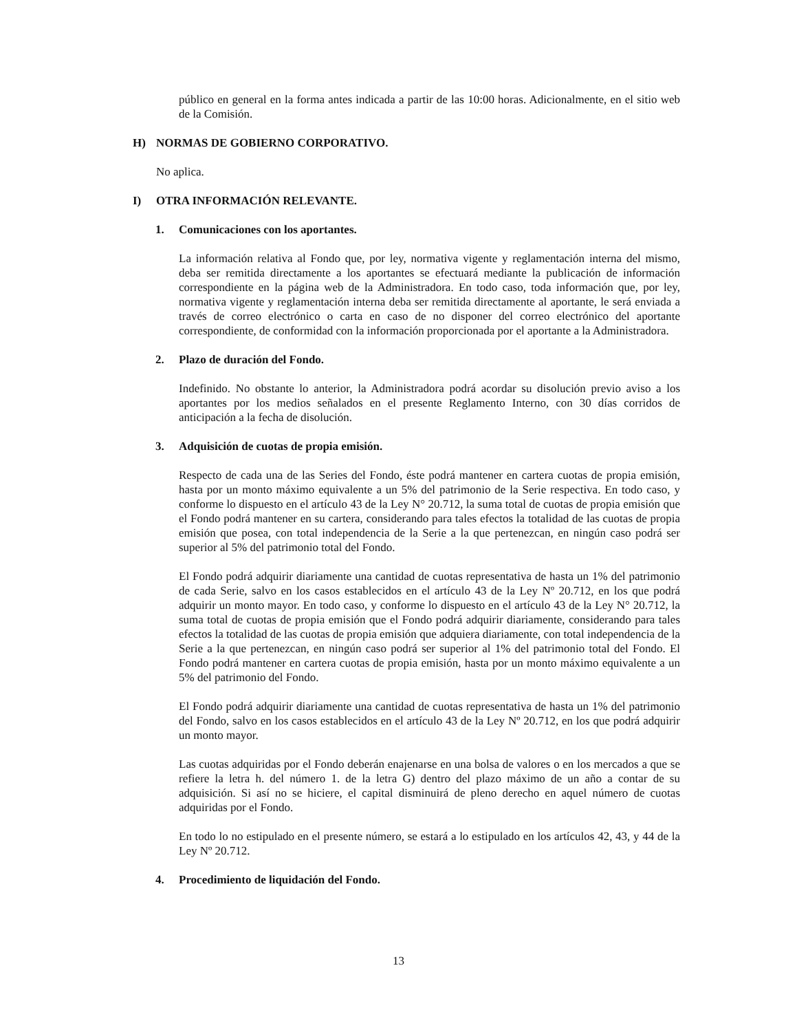público en general en la forma antes indicada a partir de las 10:00 horas. Adicionalmente, en el sitio web de la Comisión.
H) NORMAS DE GOBIERNO CORPORATIVO.
No aplica.
I) OTRA INFORMACIÓN RELEVANTE.
1. Comunicaciones con los aportantes.
La información relativa al Fondo que, por ley, normativa vigente y reglamentación interna del mismo, deba ser remitida directamente a los aportantes se efectuará mediante la publicación de información correspondiente en la página web de la Administradora. En todo caso, toda información que, por ley, normativa vigente y reglamentación interna deba ser remitida directamente al aportante, le será enviada a través de correo electrónico o carta en caso de no disponer del correo electrónico del aportante correspondiente, de conformidad con la información proporcionada por el aportante a la Administradora.
2. Plazo de duración del Fondo.
Indefinido. No obstante lo anterior, la Administradora podrá acordar su disolución previo aviso a los aportantes por los medios señalados en el presente Reglamento Interno, con 30 días corridos de anticipación a la fecha de disolución.
3. Adquisición de cuotas de propia emisión.
Respecto de cada una de las Series del Fondo, éste podrá mantener en cartera cuotas de propia emisión, hasta por un monto máximo equivalente a un 5% del patrimonio de la Serie respectiva. En todo caso, y conforme lo dispuesto en el artículo 43 de la Ley N° 20.712, la suma total de cuotas de propia emisión que el Fondo podrá mantener en su cartera, considerando para tales efectos la totalidad de las cuotas de propia emisión que posea, con total independencia de la Serie a la que pertenezcan, en ningún caso podrá ser superior al 5% del patrimonio total del Fondo.
El Fondo podrá adquirir diariamente una cantidad de cuotas representativa de hasta un 1% del patrimonio de cada Serie, salvo en los casos establecidos en el artículo 43 de la Ley Nº 20.712, en los que podrá adquirir un monto mayor. En todo caso, y conforme lo dispuesto en el artículo 43 de la Ley N° 20.712, la suma total de cuotas de propia emisión que el Fondo podrá adquirir diariamente, considerando para tales efectos la totalidad de las cuotas de propia emisión que adquiera diariamente, con total independencia de la Serie a la que pertenezcan, en ningún caso podrá ser superior al 1% del patrimonio total del Fondo. El Fondo podrá mantener en cartera cuotas de propia emisión, hasta por un monto máximo equivalente a un 5% del patrimonio del Fondo.
El Fondo podrá adquirir diariamente una cantidad de cuotas representativa de hasta un 1% del patrimonio del Fondo, salvo en los casos establecidos en el artículo 43 de la Ley Nº 20.712, en los que podrá adquirir un monto mayor.
Las cuotas adquiridas por el Fondo deberán enajenarse en una bolsa de valores o en los mercados a que se refiere la letra h. del número 1. de la letra G) dentro del plazo máximo de un año a contar de su adquisición. Si así no se hiciere, el capital disminuirá de pleno derecho en aquel número de cuotas adquiridas por el Fondo.
En todo lo no estipulado en el presente número, se estará a lo estipulado en los artículos 42, 43, y 44 de la Ley Nº 20.712.
4. Procedimiento de liquidación del Fondo.
13